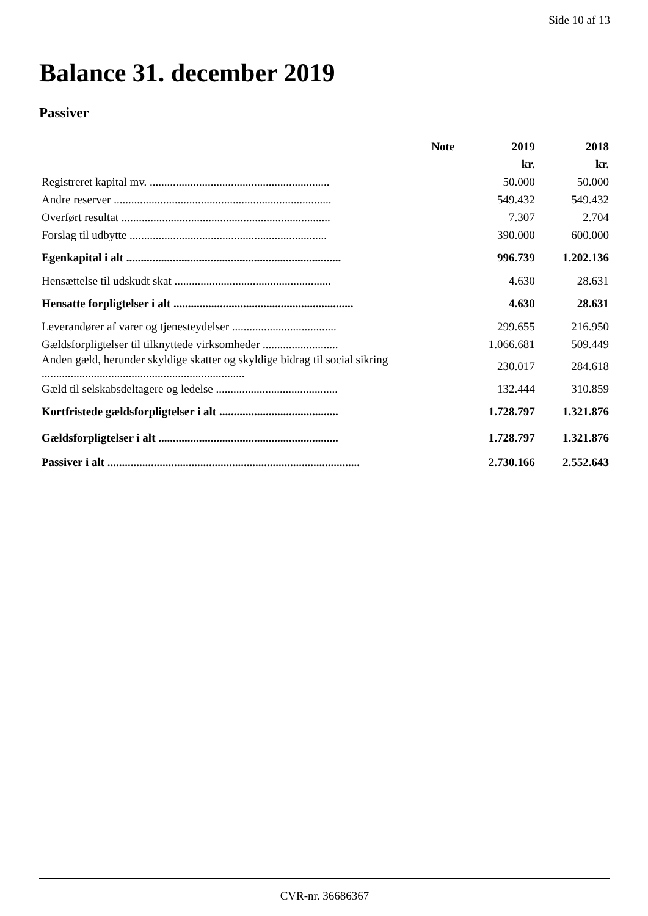Side 10 af 13
Balance 31. december 2019
Passiver
| | Note | 2019 | 2018 |
| --- | --- | --- | --- |
| | | kr. | kr. |
| Registreret kapital mv. .............................................................. | | 50.000 | 50.000 |
| Andre reserver ........................................................................... | | 549.432 | 549.432 |
| Overført resultat ........................................................................ | | 7.307 | 2.704 |
| Forslag til udbytte .................................................................... | | 390.000 | 600.000 |
| Egenkapital i alt .......................................................................... | | 996.739 | 1.202.136 |
| Hensættelse til udskudt skat ...................................................... | | 4.630 | 28.631 |
| Hensatte forpligtelser i alt .............................................................. | | 4.630 | 28.631 |
| Leverandører af varer og tjenesteydelser .................................... | | 299.655 | 216.950 |
| Gældsforpligtelser til tilknyttede virksomheder .......................... | | 1.066.681 | 509.449 |
| Anden gæld, herunder skyldige skatter og skyldige bidrag til social sikring ...................................................................... | | 230.017 | 284.618 |
| Gæld til selskabsdeltagere og ledelse .......................................... | | 132.444 | 310.859 |
| Kortfristede gældsforpligtelser i alt ......................................... | | 1.728.797 | 1.321.876 |
| Gældsforpligtelser i alt .............................................................. | | 1.728.797 | 1.321.876 |
| Passiver i alt ....................................................................................... | | 2.730.166 | 2.552.643 |
CVR-nr. 36686367